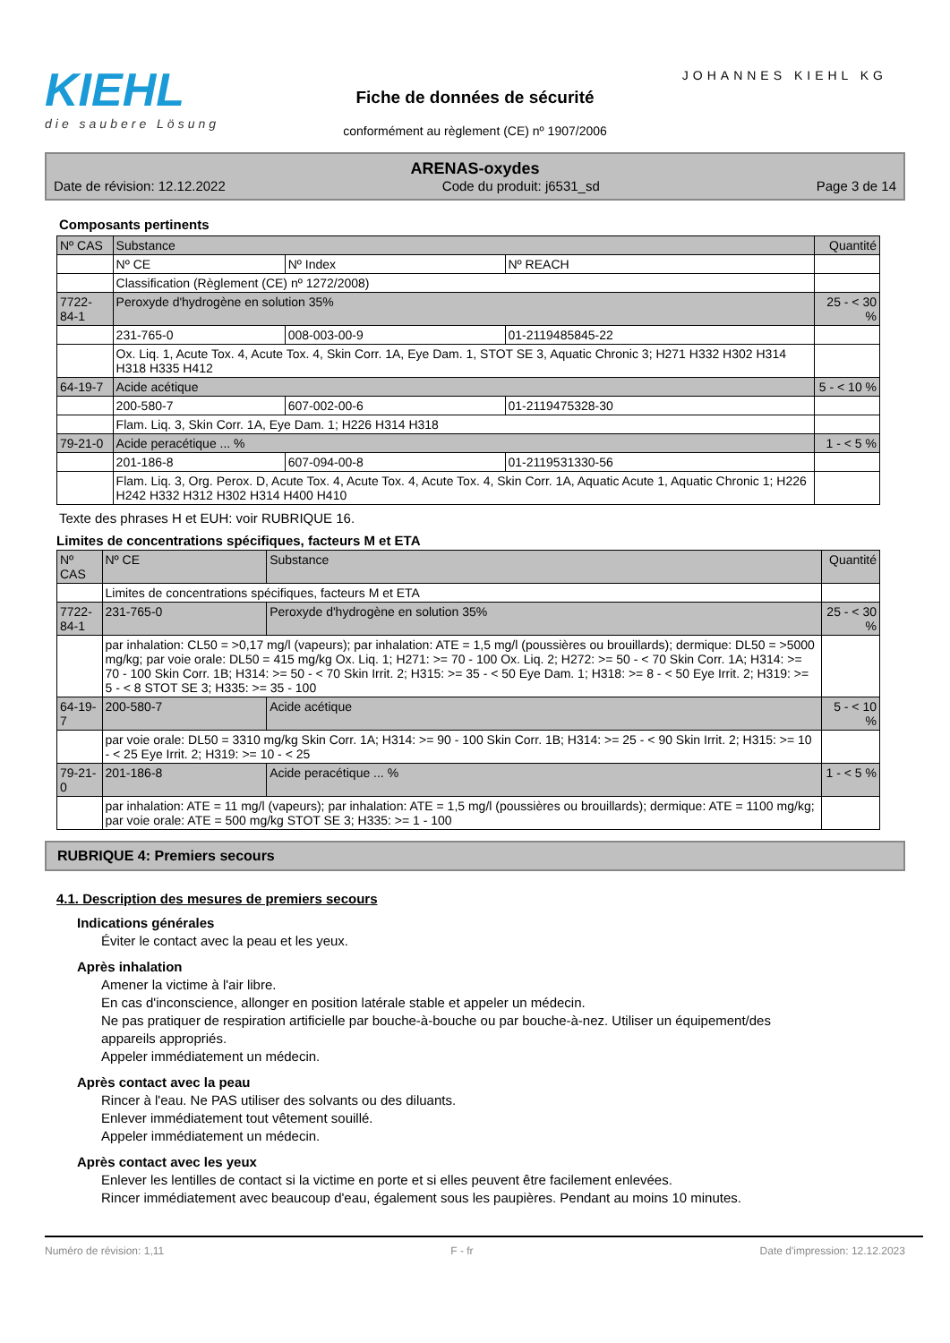JOHANNES KIEHL KG
KIEHL
die saubere Lösung
Fiche de données de sécurité
conformément au règlement (CE) nº 1907/2006
ARENAS-oxydes
Date de révision: 12.12.2022 Code du produit: j6531_sd Page 3 de 14
Composants pertinents
| Nº CAS | Substance | | | Quantité |
| | Nº CE | Nº Index | Nº REACH | |
| | Classification (Règlement (CE) nº 1272/2008) | | | |
| 7722-84-1 | Peroxyde d'hydrogène en solution 35% | | | 25 - < 30 % |
| | 231-765-0 | 008-003-00-9 | 01-2119485845-22 | |
| | Ox. Liq. 1, Acute Tox. 4, Acute Tox. 4, Skin Corr. 1A, Eye Dam. 1, STOT SE 3, Aquatic Chronic 3; H271 H332 H302 H314 H318 H335 H412 | | | |
| 64-19-7 | Acide acétique | | | 5 - < 10 % |
| | 200-580-7 | 607-002-00-6 | 01-2119475328-30 | |
| | Flam. Liq. 3, Skin Corr. 1A, Eye Dam. 1; H226 H314 H318 | | | |
| 79-21-0 | Acide peracétique ... % | | | 1 - < 5 % |
| | 201-186-8 | 607-094-00-8 | 01-2119531330-56 | |
| | Flam. Liq. 3, Org. Perox. D, Acute Tox. 4, Acute Tox. 4, Acute Tox. 4, Skin Corr. 1A, Aquatic Acute 1, Aquatic Chronic 1; H226 H242 H332 H312 H302 H314 H400 H410 | | | |
Texte des phrases H et EUH: voir RUBRIQUE 16.
Limites de concentrations spécifiques, facteurs M et ETA
| Nº CAS | Nº CE | Substance | Quantité |
| | Limites de concentrations spécifiques, facteurs M et ETA | | |
| 7722-84-1 | 231-765-0 | Peroxyde d'hydrogène en solution 35% | 25 - < 30 % |
| | par inhalation: CL50 = >0,17 mg/l (vapeurs); par inhalation: ATE = 1,5 mg/l (poussières ou brouillards); dermique: DL50 = >5000 mg/kg; par voie orale: DL50 = 415 mg/kg Ox. Liq. 1; H271: >= 70 - 100 Ox. Liq. 2; H272: >= 50 - < 70 Skin Corr. 1A; H314: >= 70 - 100 Skin Corr. 1B; H314: >= 50 - < 70 Skin Irrit. 2; H315: >= 35 - < 50 Eye Dam. 1; H318: >= 8 - < 50 Eye Irrit. 2; H319: >= 5 - < 8 STOT SE 3; H335: >= 35 - 100 | | |
| 64-19-7 | 200-580-7 | Acide acétique | 5 - < 10 % |
| | par voie orale: DL50 = 3310 mg/kg Skin Corr. 1A; H314: >= 90 - 100 Skin Corr. 1B; H314: >= 25 - < 90 Skin Irrit. 2; H315: >= 10 - < 25 Eye Irrit. 2; H319: >= 10 - < 25 | | |
| 79-21-0 | 201-186-8 | Acide peracétique ... % | 1 - < 5 % |
| | par inhalation: ATE = 11 mg/l (vapeurs); par inhalation: ATE = 1,5 mg/l (poussières ou brouillards); dermique: ATE = 1100 mg/kg; par voie orale: ATE = 500 mg/kg STOT SE 3; H335: >= 1 - 100 | | |
RUBRIQUE 4: Premiers secours
4.1. Description des mesures de premiers secours
Indications générales
Éviter le contact avec la peau et les yeux.
Après inhalation
Amener la victime à l'air libre.
En cas d'inconscience, allonger en position latérale stable et appeler un médecin.
Ne pas pratiquer de respiration artificielle par bouche-à-bouche ou par bouche-à-nez. Utiliser un équipement/des appareils appropriés.
Appeler immédiatement un médecin.
Après contact avec la peau
Rincer à l'eau. Ne PAS utiliser des solvants ou des diluants.
Enlever immédiatement tout vêtement souillé.
Appeler immédiatement un médecin.
Après contact avec les yeux
Enlever les lentilles de contact si la victime en porte et si elles peuvent être facilement enlevées.
Rincer immédiatement avec beaucoup d'eau, également sous les paupières. Pendant au moins 10 minutes.
Numéro de révision: 1,11 F - fr Date d'impression: 12.12.2023